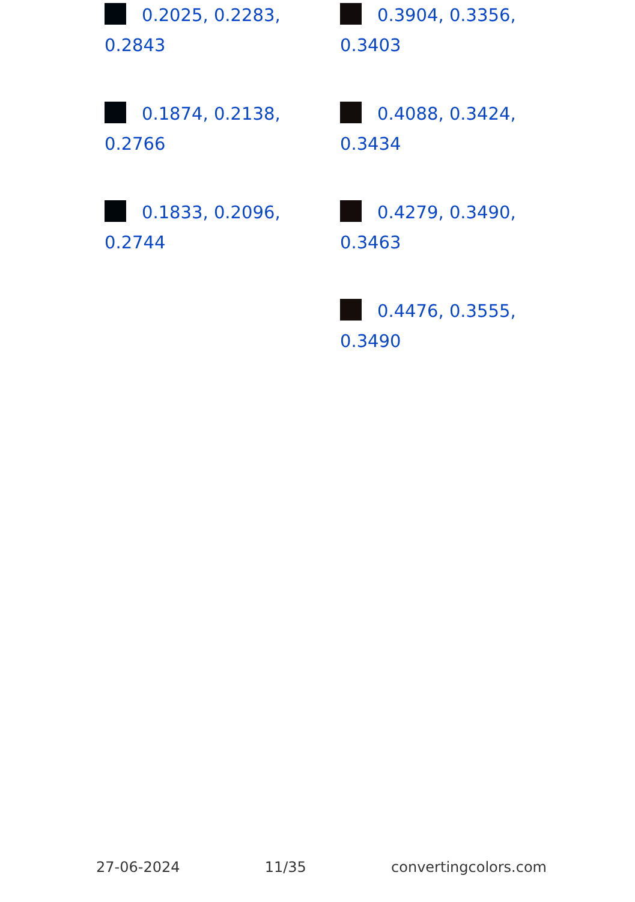0.2025, 0.2283, 0.2843
0.1874, 0.2138, 0.2766
0.1833, 0.2096, 0.2744
0.3904, 0.3356, 0.3403
0.4088, 0.3424, 0.3434
0.4279, 0.3490, 0.3463
0.4476, 0.3555, 0.3490
27-06-2024 11/35 convertingcolors.com